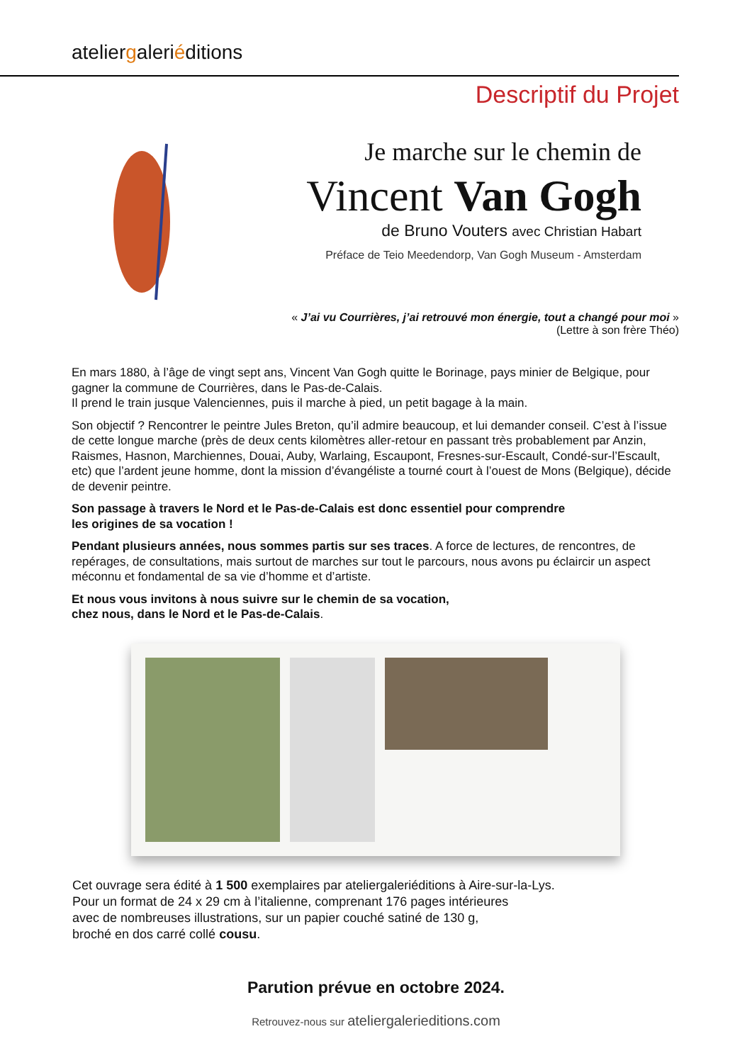ateliergaleriéditions
Descriptif du Projet
Je marche sur le chemin de
Vincent Van Gogh
de Bruno Vouters avec Christian Habart
Préface de Teio Meedendorp, Van Gogh Museum - Amsterdam
« J’ai vu Courrières, j’ai retrouvé mon énergie, tout a changé pour moi »
(Lettre à son frère Théo)
En mars 1880, à l’âge de vingt sept ans, Vincent Van Gogh quitte le Borinage, pays minier de Belgique, pour gagner la commune de Courrières, dans le Pas-de-Calais.
Il prend le train jusque Valenciennes, puis il marche à pied, un petit bagage à la main.
Son objectif ? Rencontrer le peintre Jules Breton, qu’il admire beaucoup, et lui demander conseil. C’est à l’issue de cette longue marche (près de deux cents kilomètres aller-retour en passant très probablement par Anzin, Raismes, Hasnon, Marchiennes, Douai, Auby, Warlaing, Escaupont, Fresnes-sur-Escault, Condé-sur-l’Escault, etc) que l’ardent jeune homme, dont la mission d’évangéliste a tourné court à l’ouest de Mons (Belgique), décide de devenir peintre.
Son passage à travers le Nord et le Pas-de-Calais est donc essentiel pour comprendre
les origines de sa vocation !
Pendant plusieurs années, nous sommes partis sur ses traces. A force de lectures, de rencontres, de repérages, de consultations, mais surtout de marches sur tout le parcours, nous avons pu éclaircir un aspect méconnu et fondamental de sa vie d’homme et d’artiste.
Et nous vous invitons à nous suivre sur le chemin de sa vocation,
chez nous, dans le Nord et le Pas-de-Calais.
Cet ouvrage sera édité à 1 500 exemplaires par ateliergaleriéditions à Aire-sur-la-Lys.
Pour un format de 24 x 29 cm à l’italienne, comprenant 176 pages intérieures
avec de nombreuses illustrations, sur un papier couché satiné de 130 g,
broché en dos carré collé cousu.
Parution prévue en octobre 2024.
Retrouvez-nous sur ateliergalerieditions.com